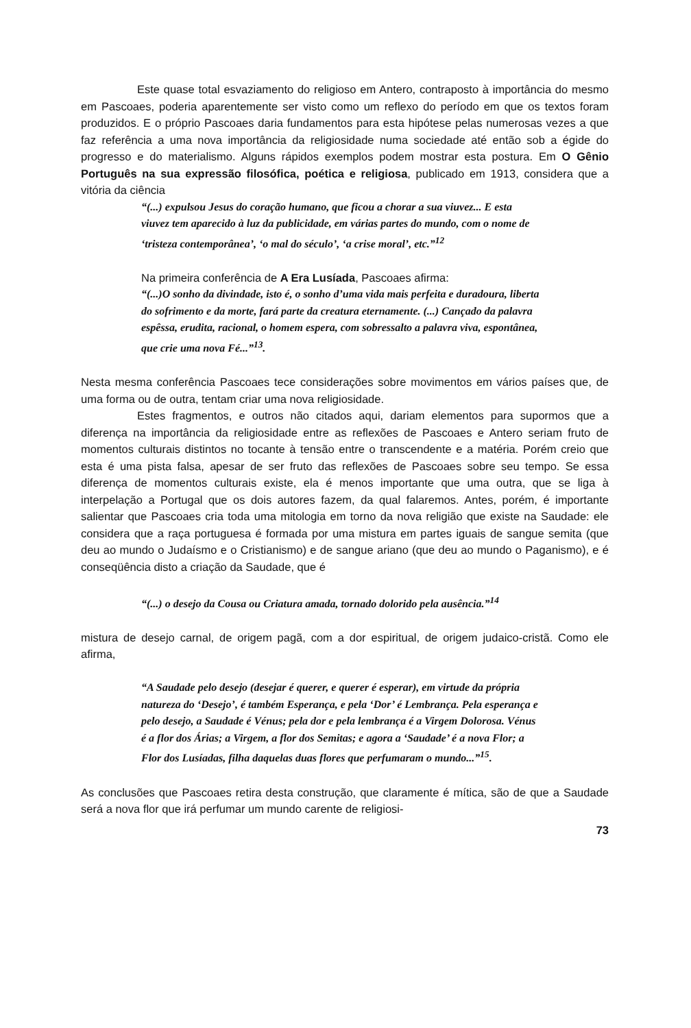Este quase total esvaziamento do religioso em Antero, contraposto à importância do mesmo em Pascoaes, poderia aparentemente ser visto como um reflexo do período em que os textos foram produzidos. E o próprio Pascoaes daria fundamentos para esta hipótese pelas numerosas vezes a que faz referência a uma nova importância da religiosidade numa sociedade até então sob a égide do progresso e do materialismo. Alguns rápidos exemplos podem mostrar esta postura. Em O Gênio Português na sua expressão filosófica, poética e religiosa, publicado em 1913, considera que a vitória da ciência
“(...) expulsou Jesus do coração humano, que ficou a chorar a sua viuvez... E esta viuvez tem aparecido à luz da publicidade, em várias partes do mundo, com o nome de ‘tristeza contemporânea’, ‘o mal do século’, ‘a crise moral’, etc.”<sup>12</sup>
Na primeira conferência de A Era Lusíada, Pascoaes afirma:
“(...)O sonho da divindade, isto é, o sonho d’uma vida mais perfeita e duradoura, liberta do sofrimento e da morte, fará parte da creatura eternamente. (...) Cançado da palavra espêssa, erudita, racional, o homem espera, com sobressalto a palavra viva, espontânea, que crie uma nova Fé...”<sup>13</sup>.
Nesta mesma conferência Pascoaes tece considerações sobre movimentos em vários países que, de uma forma ou de outra, tentam criar uma nova religiosidade.
Estes fragmentos, e outros não citados aqui, dariam elementos para supormos que a diferença na importância da religiosidade entre as reflexões de Pascoaes e Antero seriam fruto de momentos culturais distintos no tocante à tensão entre o transcendente e a matéria. Porém creio que esta é uma pista falsa, apesar de ser fruto das reflexões de Pascoaes sobre seu tempo. Se essa diferença de momentos culturais existe, ela é menos importante que uma outra, que se liga à interpelação a Portugal que os dois autores fazem, da qual falaremos. Antes, porém, é importante salientar que Pascoaes cria toda uma mitologia em torno da nova religião que existe na Saudade: ele considera que a raça portuguesa é formada por uma mistura em partes iguais de sangue semita (que deu ao mundo o Judaísmo e o Cristianismo) e de sangue ariano (que deu ao mundo o Paganismo), e é conseqüência disto a criação da Saudade, que é
“(...) o desejo da Cousa ou Criatura amada, tornado dolorido pela ausência.”<sup>14</sup>
mistura de desejo carnal, de origem pagã, com a dor espiritual, de origem judaico-cristã. Como ele afirma,
“A Saudade pelo desejo (desejar é querer, e querer é esperar), em virtude da própria natureza do ‘Desejo’, é também Esperança, e pela ‘Dor’ é Lembrança. Pela esperança e pelo desejo, a Saudade é Vénus; pela dor e pela lembrança é a Virgem Dolorosa. Vénus é a flor dos Árias; a Virgem, a flor dos Semitas; e agora a ‘Saudade’ é a nova Flor; a Flor dos Lusíadas, filha daquelas duas flores que perfumaram o mundo...”<sup>15</sup>.
As conclusões que Pascoaes retira desta construção, que claramente é mítica, são de que a Saudade será a nova flor que irá perfumar um mundo carente de religiosi-
73